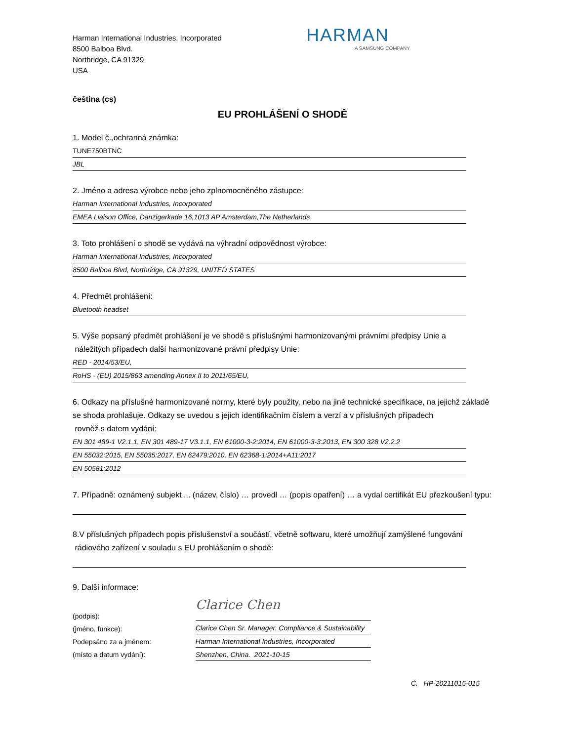Harman International Industries, Incorporated
8500 Balboa Blvd.
Northridge, CA 91329
USA
HARMAN
A SAMSUNG COMPANY
čeština (cs)
EU PROHLÁŠENÍ O SHODĚ
1. Model č.,ochranná známka:
TUNE750BTNC
JBL
2. Jméno a adresa výrobce nebo jeho zplnomocněného zástupce:
Harman International Industries, Incorporated
EMEA Liaison Office, Danzigerkade 16,1013 AP Amsterdam,The Netherlands
3. Toto prohlášení o shodě se vydává na výhradní odpovědnost výrobce:
Harman International Industries, Incorporated
8500 Balboa Blvd, Northridge, CA 91329, UNITED STATES
4. Předmět prohlášení:
Bluetooth headset
5. Výše popsaný předmět prohlášení je ve shodě s příslušnými harmonizovanými právními předpisy Unie a
náležitých případech další harmonizované právní předpisy Unie:
RED - 2014/53/EU,
RoHS - (EU) 2015/863 amending Annex II to 2011/65/EU,
6. Odkazy na příslušné harmonizované normy, které byly použity, nebo na jiné technické specifikace, na jejichž základě se shoda prohlašuje. Odkazy se uvedou s jejich identifikačním číslem a verzí a v příslušných případech
rovněž s datem vydání:
EN 301 489-1 V2.1.1, EN 301 489-17 V3.1.1, EN 61000-3-2:2014, EN 61000-3-3:2013, EN 300 328 V2.2.2
EN 55032:2015, EN 55035:2017, EN 62479:2010, EN 62368-1:2014+A11:2017
EN 50581:2012
7. Případně: oznámený subjekt ... (název, číslo) … provedl … (popis opatření) … a vydal certifikát EU přezkoušení typu:
8.V příslušných případech popis příslušenství a součástí, včetně softwaru, které umožňují zamýšlené fungování
rádiového zařízení v souladu s EU prohlášením o shodě:
9. Další informace:
(podpis):
(jméno, funkce):
Podepsáno za a jménem:
(místo a datum vydání):
Clarice Chen
Clarice Chen Sr. Manager. Compliance & Sustainability
Harman International Industries, Incorporated
Shenzhen, China. 2021-10-15
Č. HP-20211015-015